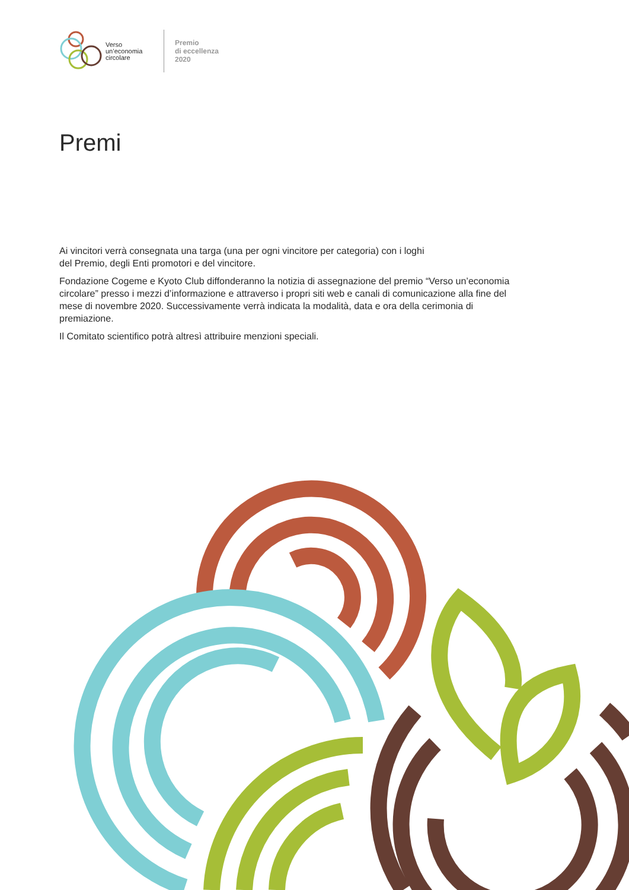Verso un’economia circolare
Premio
di eccellenza
2020
Premi
Ai vincitori verrà consegnata una targa (una per ogni vincitore per categoria) con i loghi
del Premio, degli Enti promotori e del vincitore.
Fondazione Cogeme e Kyoto Club diffonderanno la notizia di assegnazione del premio “Verso un’economia circolare” presso i mezzi d’informazione e attraverso i propri siti web e canali di comunicazione alla fine del mese di novembre 2020. Successivamente verrà indicata la modalità, data e ora della cerimonia di premiazione.
Il Comitato scientifico potrà altresì attribuire menzioni speciali.